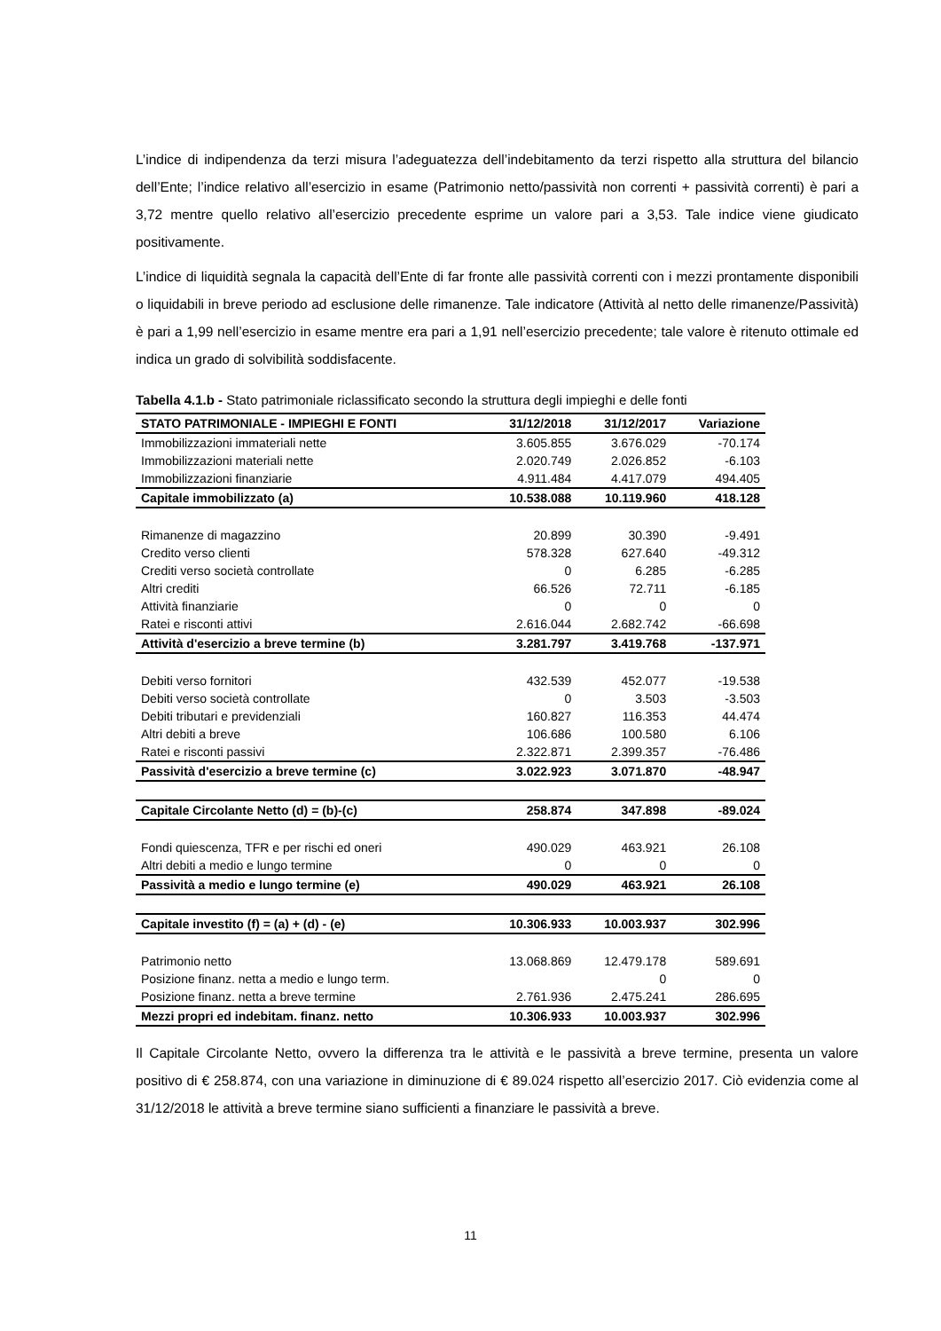L’indice di indipendenza da terzi misura l’adeguatezza dell’indebitamento da terzi rispetto alla struttura del bilancio dell’Ente; l’indice relativo all’esercizio in esame (Patrimonio netto/passività non correnti + passività correnti) è pari a 3,72 mentre quello relativo all’esercizio precedente esprime un valore pari a 3,53. Tale indice viene giudicato positivamente.
L’indice di liquidità segnala la capacità dell’Ente di far fronte alle passività correnti con i mezzi prontamente disponibili o liquidabili in breve periodo ad esclusione delle rimanenze. Tale indicatore (Attività al netto delle rimanenze/Passività) è pari a 1,99 nell’esercizio in esame mentre era pari a 1,91 nell’esercizio precedente; tale valore è ritenuto ottimale ed indica un grado di solvibilità soddisfacente.
Tabella 4.1.b - Stato patrimoniale riclassificato secondo la struttura degli impieghi e delle fonti
| STATO PATRIMONIALE - IMPIEGHI E FONTI | 31/12/2018 | 31/12/2017 | Variazione |
| --- | --- | --- | --- |
| Immobilizzazioni immateriali nette | 3.605.855 | 3.676.029 | -70.174 |
| Immobilizzazioni materiali nette | 2.020.749 | 2.026.852 | -6.103 |
| Immobilizzazioni finanziarie | 4.911.484 | 4.417.079 | 494.405 |
| Capitale immobilizzato (a) | 10.538.088 | 10.119.960 | 418.128 |
| Rimanenze di magazzino | 20.899 | 30.390 | -9.491 |
| Credito verso clienti | 578.328 | 627.640 | -49.312 |
| Crediti verso società controllate | 0 | 6.285 | -6.285 |
| Altri crediti | 66.526 | 72.711 | -6.185 |
| Attività finanziarie | 0 | 0 | 0 |
| Ratei e risconti attivi | 2.616.044 | 2.682.742 | -66.698 |
| Attività d'esercizio a breve termine (b) | 3.281.797 | 3.419.768 | -137.971 |
| Debiti verso fornitori | 432.539 | 452.077 | -19.538 |
| Debiti verso società controllate | 0 | 3.503 | -3.503 |
| Debiti tributari e previdenziali | 160.827 | 116.353 | 44.474 |
| Altri debiti a breve | 106.686 | 100.580 | 6.106 |
| Ratei e risconti passivi | 2.322.871 | 2.399.357 | -76.486 |
| Passività d'esercizio a breve termine (c) | 3.022.923 | 3.071.870 | -48.947 |
| Capitale Circolante Netto (d) = (b)-(c) | 258.874 | 347.898 | -89.024 |
| Fondi quiescenza, TFR e per rischi ed oneri | 490.029 | 463.921 | 26.108 |
| Altri debiti a medio e lungo termine | 0 | 0 | 0 |
| Passività a medio e lungo termine (e) | 490.029 | 463.921 | 26.108 |
| Capitale investito (f) = (a) + (d) - (e) | 10.306.933 | 10.003.937 | 302.996 |
| Patrimonio netto | 13.068.869 | 12.479.178 | 589.691 |
| Posizione finanz. netta a medio e lungo term. | | 0 | 0 |
| Posizione finanz. netta a breve termine | 2.761.936 | 2.475.241 | 286.695 |
| Mezzi propri ed indebitam. finanz. netto | 10.306.933 | 10.003.937 | 302.996 |
Il Capitale Circolante Netto, ovvero la differenza tra le attività e le passività a breve termine, presenta un valore positivo di € 258.874, con una variazione in diminuzione di € 89.024 rispetto all’esercizio 2017. Ciò evidenzia come al 31/12/2018 le attività a breve termine siano sufficienti a finanziare le passività a breve.
11